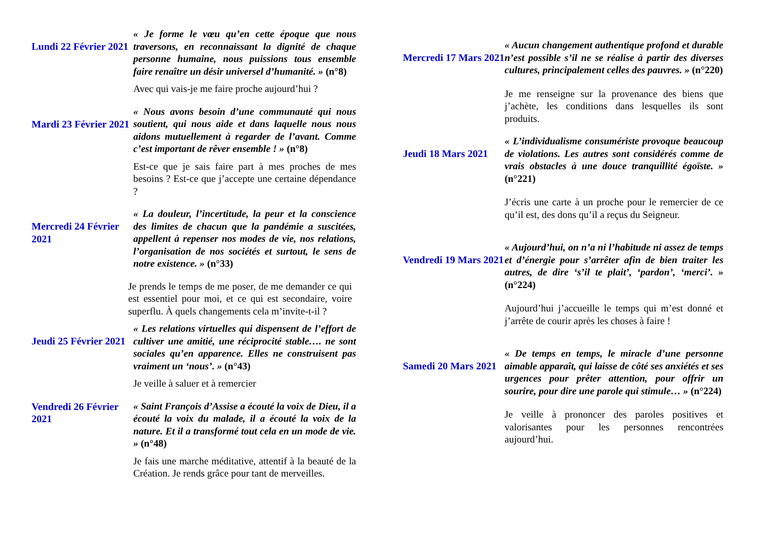Lundi 22 Février 2021
« Je forme le vœu qu’en cette époque que nous traversons, en reconnaissant la dignité de chaque personne humaine, nous puissions tous ensemble faire renaître un désir universel d’humanité. » (n°8)
Avec qui vais-je me faire proche aujourd’hui ?
Mardi 23 Février 2021
« Nous avons besoin d’une communauté qui nous soutient, qui nous aide et dans laquelle nous nous aidons mutuellement à regarder de l’avant. Comme c’est important de rêver ensemble ! » (n°8)
Est-ce que je sais faire part à mes proches de mes besoins ? Est-ce que j’accepte une certaine dépendance ?
Mercredi 24 Février 2021
« La douleur, l’incertitude, la peur et la conscience des limites de chacun que la pandémie a suscitées, appellent à repenser nos modes de vie, nos relations, l’organisation de nos sociétés et surtout, le sens de notre existence. » (n°33)
Je prends le temps de me poser, de me demander ce qui est essentiel pour moi, et ce qui est secondaire, voire superflu. À quels changements cela m’invite-t-il ?
Jeudi 25 Février 2021
« Les relations virtuelles qui dispensent de l’effort de cultiver une amitié, une réciprocité stable…. ne sont sociales qu’en apparence. Elles ne construisent pas vraiment un ‘nous’. » (n°43)
Je veille à saluer et à remercier
Vendredi 26 Février 2021
« Saint François d’Assise a écouté la voix de Dieu, il a écouté la voix du malade, il a écouté la voix de la nature. Et il a transformé tout cela en un mode de vie. » (n°48)
Je fais une marche méditative, attentif à la beauté de la Création. Je rends grâce pour tant de merveilles.
Mercredi 17 Mars 2021
« Aucun changement authentique profond et durable n’est possible s’il ne se réalise à partir des diverses cultures, principalement celles des pauvres. » (n°220)
Je me renseigne sur la provenance des biens que j’achète, les conditions dans lesquelles ils sont produits.
Jeudi 18 Mars 2021
« L’individualisme consumériste provoque beaucoup de violations. Les autres sont considérés comme de vrais obstacles à une douce tranquillité égoïste. » (n°221)
J’écris une carte à un proche pour le remercier de ce qu’il est, des dons qu’il a reçus du Seigneur.
Vendredi 19 Mars 2021
« Aujourd’hui, on n’a ni l’habitude ni assez de temps et d’énergie pour s’arrêter afin de bien traiter les autres, de dire ‘s’il te plait’, ‘pardon’, ‘merci’. » (n°224)
Aujourd’hui j’accueille le temps qui m’est donné et j’arrête de courir après les choses à faire !
Samedi 20 Mars 2021
« De temps en temps, le miracle d’une personne aimable apparaît, qui laisse de côté ses anxiétés et ses urgences pour prêter attention, pour offrir un sourire, pour dire une parole qui stimule… » (n°224)
Je veille à prononcer des paroles positives et valorisantes pour les personnes rencontrées aujourd’hui.